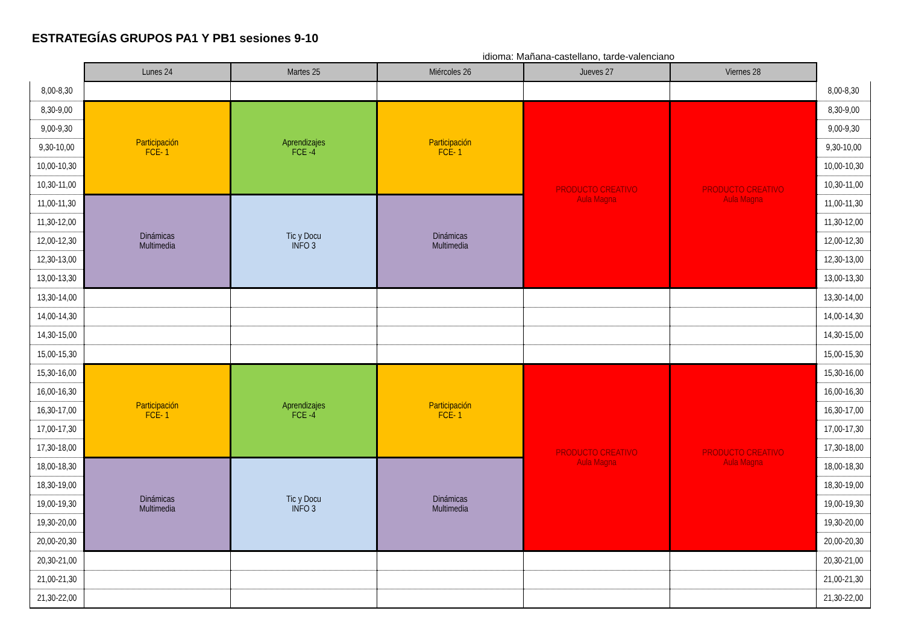ESTRATEGÍAS GRUPOS PA1 Y PB1 sesiones 9-10
idioma: Mañana-castellano, tarde-valenciano
| | Lunes 24 | Martes 25 | Miércoles 26 | Jueves 27 | Viernes 28 | |
| 8,00-8,30 | | | | | | 8,00-8,30 |
| 8,30-9,00 | Participación FCE- 1 | Aprendizajes FCE -4 | Participación FCE- 1 | PRODUCTO CREATIVO Aula Magna | PRODUCTO CREATIVO Aula Magna | 8,30-9,00 |
| 9,00-9,30 | | | | | | 9,00-9,30 |
| 9,30-10,00 | | | | | | 9,30-10,00 |
| 10,00-10,30 | | | | | | 10,00-10,30 |
| 10,30-11,00 | | | | | | 10,30-11,00 |
| 11,00-11,30 | Dinámicas Multimedia | Tic y Docu INFO 3 | Dinámicas Multimedia | | | 11,00-11,30 |
| 11,30-12,00 | | | | | | 11,30-12,00 |
| 12,00-12,30 | | | | | | 12,00-12,30 |
| 12,30-13,00 | | | | | | 12,30-13,00 |
| 13,00-13,30 | | | | | | 13,00-13,30 |
| 13,30-14,00 | | | | | | 13,30-14,00 |
| 14,00-14,30 | | | | | | 14,00-14,30 |
| 14,30-15,00 | | | | | | 14,30-15,00 |
| 15,00-15,30 | | | | | | 15,00-15,30 |
| 15,30-16,00 | Participación FCE- 1 | Aprendizajes FCE -4 | Participación FCE- 1 | PRODUCTO CREATIVO Aula Magna | PRODUCTO CREATIVO Aula Magna | 15,30-16,00 |
| 16,00-16,30 | | | | | | 16,00-16,30 |
| 16,30-17,00 | | | | | | 16,30-17,00 |
| 17,00-17,30 | | | | | | 17,00-17,30 |
| 17,30-18,00 | | | | | | 17,30-18,00 |
| 18,00-18,30 | Dinámicas Multimedia | Tic y Docu INFO 3 | Dinámicas Multimedia | | | 18,00-18,30 |
| 18,30-19,00 | | | | | | 18,30-19,00 |
| 19,00-19,30 | | | | | | 19,00-19,30 |
| 19,30-20,00 | | | | | | 19,30-20,00 |
| 20,00-20,30 | | | | | | 20,00-20,30 |
| 20,30-21,00 | | | | | | 20,30-21,00 |
| 21,00-21,30 | | | | | | 21,00-21,30 |
| 21,30-22,00 | | | | | | 21,30-22,00 |